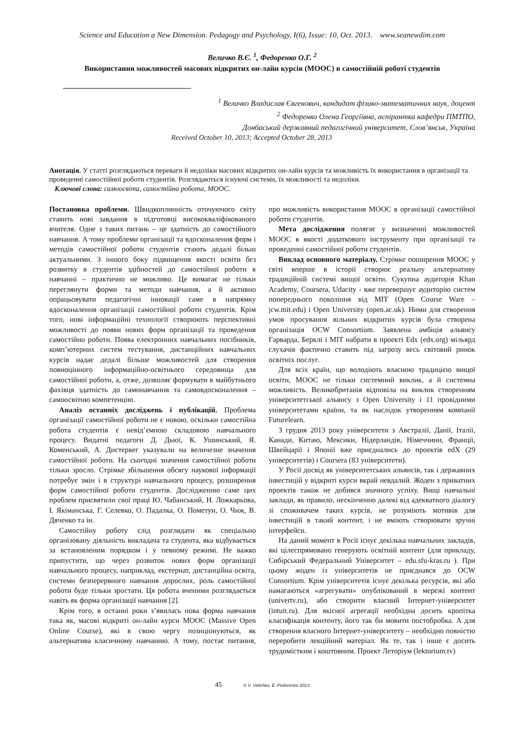Science and Education a New Dimension. Pedagogy and Psychology, I(6), Issue: 10, Oct. 2013. www.seanewdim.com
Величко В.Є. <sup>1</sup>, Федоренко О.Г. <sup>2</sup>
Використання можливостей масових відкритих он-лайн курсів (MOOC) в самостійній роботі студентів
<sup>1</sup> Величко Владислав Євгенович, кандидат фізико-математичних наук, доцент
<sup>2</sup> Федоренко Олена Георгіївна, аспірантка кафедри ПМТПО,
Донбаський державний педагогічний університет, Слов’янськ, Україна
Received October 10, 2013; Accepted October 28, 2013
Анотація. У статті розглядаються переваги й недоліки масових відкритих он-лайн курсів та можливість їх використання в організації та проведенні самостійної роботи студентів. Розглядаються існуючі системи, їх можливості та недоліки.
Ключові слова: самоосвіта, самостійна робота, MOOC.
Постановка проблеми. Швидкоплинність оточуючого світу ставить нові завдання в підготовці висококваліфікованого вчителя. Одне з таких питань – це здатність до самостійного навчання. А тому проблеми організації та вдосконалення форм і методів самостійної роботи студентів стають дедалі більш актуальними. З іншого боку підвищення якості освіти без розвитку в студентів здібностей до самостійної роботи в навчанні – практично не можливо. Це вимагає не тільки переглянути форми та методи навчання, а й активно опрацьовувати педагогічні інновації саме в напрямку вдосконалення організації самостійної роботи студентів. Крім того, нові інформаційні технології створюють перспективні можливості до появи нових форм організації та проведення самостійно роботи. Поява електронних навчальних посібників, комп’ютерних систем тестування, дистанційних навчальних курсів надає дедалі більше можливостей для створення повноцінного інформаційно-освітнього середовища для самостійної роботи, а, отже, дозволяє формувати в майбутнього фахівця здатність до самонавчання та самовдосконалення – самоосвітню компетенцію.
Аналіз останніх досліджень і публікацій. Проблема організації самостійної роботи не є новою, оскільки самостійна робота студентів є невід’ємною складовою навчального процесу. Видатні педагоги Д. Дьюї, К. Ушинський, Я. Коменський, А. Дистервег указували на величезне значення самостійної роботи. На сьогодні значення самостійної роботи тільки зросло. Стрімке збільшення обсягу наукової інформації потребує змін і в структурі навчального процесу, розширення форм самостійної роботи студентів. Дослідженню саме цих проблем присвятили свої праці Ю. Чабанський, Н. Ложкарьова, І. Якіманська, Г. Селевко, О. Падалка, О. Пометун, О. Чиж, В. Дяченко та ін.
Самостійну роботу слід розглядати як спеціально організовану діяльність викладача та студента, яка відбувається за встановленим порядком і у певному режимі. Не важко припустити, що через розвиток нових форм організації навчального процесу, наприклад, екстернат, дистанційна освіта, системи безперервного навчання дорослих, роль самостійної роботи буде тільки зростати. Ця робота вченими розглядається навіть як форма організації навчання [2].
Крім того, в останні роки з’явилась нова форма навчання така як, масові відкриті он-лайн курси MOOC (Massive Open Online Course), які в свою чергу позиціонуються, як альтернатива класичному навчанню. А тому, постає питання, про можливість використання MOOC в організації самостійної роботи студентів.
Мета дослідження полягає у визначенні можливостей MOOC в якості додаткового інструменту при організації та проведенні самостійної роботи студентів.
Виклад основного матеріалу. Стрімке поширення MOOC у світі вперше в історії створює реальну альтернативу традиційній системі вищої освіти. Сукупна аудиторія Khan Academy, Coursera, Udacity - вже перевершує аудиторію систем попереднього покоління від MIT (Open Course Ware – jcw.mit.edu) і Open University (open.ac.uk). Ними для створення умов просування вільних відкритих курсів була створена організація OCW Consortium. Заявлена амбіція альянсу Гарварда, Берклі і MIT набрати в проекті Edx (edx.org) мільярд слухачів фактично ставить під загрозу весь світовий ринок освітніх послуг.
Для всіх країн, що володіють власною традицією вищої освіти, MOOC не тільки системний виклик, а й системна можливість. Великобританія відповіла на виклик створенням університетської альянсу з Open University і 11 провідними університетами країни, та як наслідок утворенням компанії Futurelearn.
З грудня 2013 року університети з Австралії, Данії, Італії, Канади, Китаю, Мексики, Нідерландів, Німеччини, Франції, Швейцарії і Японії вже приєднались до проектів edX (29 університетів) і Coursera (83 університети).
У Росії досвід як університетських альянсів, так і державних інвестицій у відкриті курси вкрай невдалий. Жоден з приватних проектів також не добився значного успіху. Вищі навчальні заклади, як правило, нескінченно далекі від адекватного діалогу зі споживачем таких курсів, не розуміють мотивів для інвестицій в такий контент, і не вміють створювати зручні інтерфейси.
На даний момент в Росії існує декілька навчальних закладів, які цілеспрямовано генерують освітній контент (для прикладу, Сибірський Федеральний Університет – edu.sfu-kras.ru ). При цьому жоден із університетів не приєднався до OCW Consortium. Крім університетів існує декілька ресурсів, які або намагаються «агрегувати» опублікований в мережі контент (univertv.ru), або створити власний Інтернет-університет (intuit.ru). Для якісної агрегації необхідна досить кропітка класифікація контенту, його так би мовити постобробка. А для створення власного Інтернет-університету – необхідно повністю переробити лекційний матеріал. Як те, так і інше є досить трудомістким і коштовним. Проект Леторіум (lektorium.tv)
45 © V. Velichko, E. Fedorenko 2013